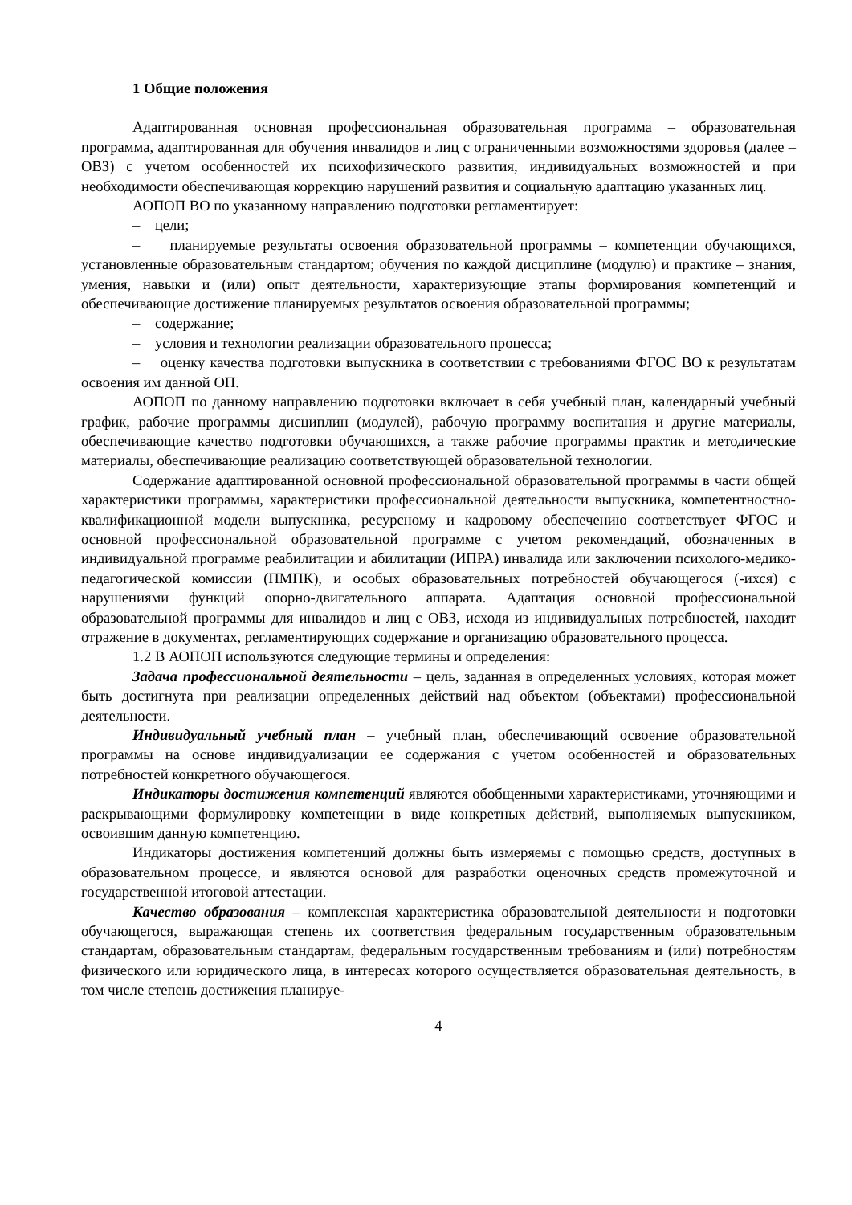1 Общие положения
Адаптированная основная профессиональная образовательная программа – образовательная программа, адаптированная для обучения инвалидов и лиц с ограниченными возможностями здоровья (далее – ОВЗ) с учетом особенностей их психофизического развития, индивидуальных возможностей и при необходимости обеспечивающая коррекцию нарушений развития и социальную адаптацию указанных лиц.
АОПОП ВО по указанному направлению подготовки регламентирует:
– цели;
– планируемые результаты освоения образовательной программы – компетенции обучающихся, установленные образовательным стандартом; обучения по каждой дисциплине (модулю) и практике – знания, умения, навыки и (или) опыт деятельности, характеризующие этапы формирования компетенций и обеспечивающие достижение планируемых результатов освоения образовательной программы;
– содержание;
– условия и технологии реализации образовательного процесса;
– оценку качества подготовки выпускника в соответствии с требованиями ФГОС ВО к результатам освоения им данной ОП.
АОПОП по данному направлению подготовки включает в себя учебный план, календарный учебный график, рабочие программы дисциплин (модулей), рабочую программу воспитания и другие материалы, обеспечивающие качество подготовки обучающихся, а также рабочие программы практик и методические материалы, обеспечивающие реализацию соответствующей образовательной технологии.
Содержание адаптированной основной профессиональной образовательной программы в части общей характеристики программы, характеристики профессиональной деятельности выпускника, компетентностно-квалификационной модели выпускника, ресурсному и кадровому обеспечению соответствует ФГОС и основной профессиональной образовательной программе с учетом рекомендаций, обозначенных в индивидуальной программе реабилитации и абилитации (ИПРА) инвалида или заключении психолого-медико-педагогической комиссии (ПМПК), и особых образовательных потребностей обучающегося (-ихся) с нарушениями функций опорно-двигательного аппарата. Адаптация основной профессиональной образовательной программы для инвалидов и лиц с ОВЗ, исходя из индивидуальных потребностей, находит отражение в документах, регламентирующих содержание и организацию образовательного процесса.
1.2 В АОПОП используются следующие термины и определения:
Задача профессиональной деятельности – цель, заданная в определенных условиях, которая может быть достигнута при реализации определенных действий над объектом (объектами) профессиональной деятельности.
Индивидуальный учебный план – учебный план, обеспечивающий освоение образовательной программы на основе индивидуализации ее содержания с учетом особенностей и образовательных потребностей конкретного обучающегося.
Индикаторы достижения компетенций являются обобщенными характеристиками, уточняющими и раскрывающими формулировку компетенции в виде конкретных действий, выполняемых выпускником, освоившим данную компетенцию.
Индикаторы достижения компетенций должны быть измеряемы с помощью средств, доступных в образовательном процессе, и являются основой для разработки оценочных средств промежуточной и государственной итоговой аттестации.
Качество образования – комплексная характеристика образовательной деятельности и подготовки обучающегося, выражающая степень их соответствия федеральным государственным образовательным стандартам, образовательным стандартам, федеральным государственным требованиям и (или) потребностям физического или юридического лица, в интересах которого осуществляется образовательная деятельность, в том числе степень достижения планируе-
4